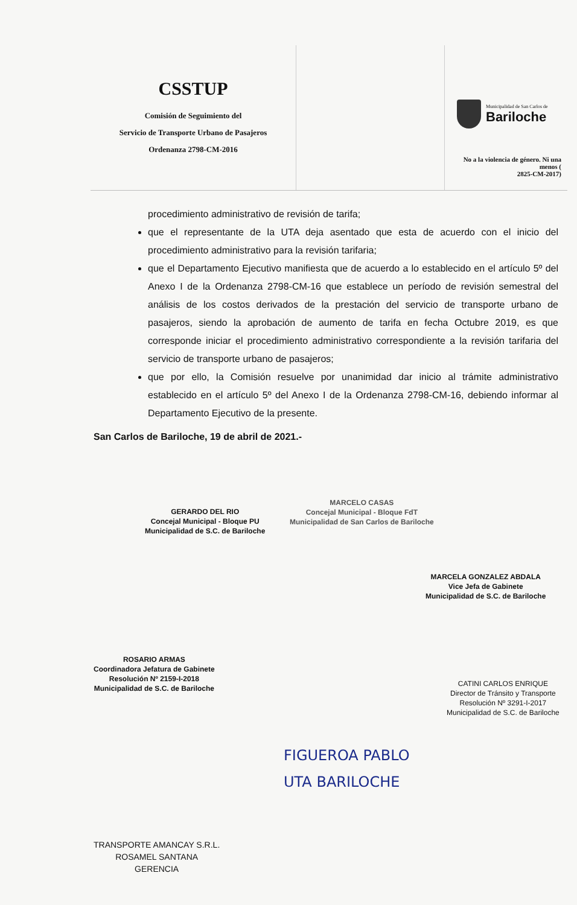CSSTUP
Comisión de Seguimiento del
Servicio de Transporte Urbano de Pasajeros
Ordenanza 2798-CM-2016
Municipalidad de San Carlos de
Bariloche
No a la violencia de género. Ni una menos (
2825-CM-2017)
procedimiento administrativo de revisión de tarifa;
que el representante de la UTA deja asentado que esta de acuerdo con el inicio del procedimiento administrativo para la revisión tarifaria;
que el Departamento Ejecutivo manifiesta que de acuerdo a lo establecido en el artículo 5º del Anexo I de la Ordenanza 2798-CM-16 que establece un período de revisión semestral del análisis de los costos derivados de la prestación del servicio de transporte urbano de pasajeros, siendo la aprobación de aumento de tarifa en fecha Octubre 2019, es que corresponde iniciar el procedimiento administrativo correspondiente a la revisión tarifaria del servicio de transporte urbano de pasajeros;
que por ello, la Comisión resuelve por unanimidad dar inicio al trámite administrativo establecido en el artículo 5º del Anexo I de la Ordenanza 2798-CM-16, debiendo informar al Departamento Ejecutivo de la presente.
San Carlos de Bariloche, 19 de abril de 2021.-
GERARDO DEL RIO
Concejal Municipal - Bloque PU
Municipalidad de S.C. de Bariloche
MARCELO CASAS
Concejal Municipal - Bloque FdT
Municipalidad de San Carlos de Bariloche
MARCELA GONZALEZ ABDALA
Vice Jefa de Gabinete
Municipalidad de S.C. de Bariloche
ROSARIO ARMAS
Coordinadora Jefatura de Gabinete
Resolución Nº 2159-I-2018
Municipalidad de S.C. de Bariloche
CATINI CARLOS ENRIQUE
Director de Tránsito y Transporte
Resolución Nº 3291-I-2017
Municipalidad de S.C. de Bariloche
FIGUEROA PABLO
UTA BARILOCHE
TRANSPORTE AMANCAY S.R.L.
ROSAMEL SANTANA
GERENCIA